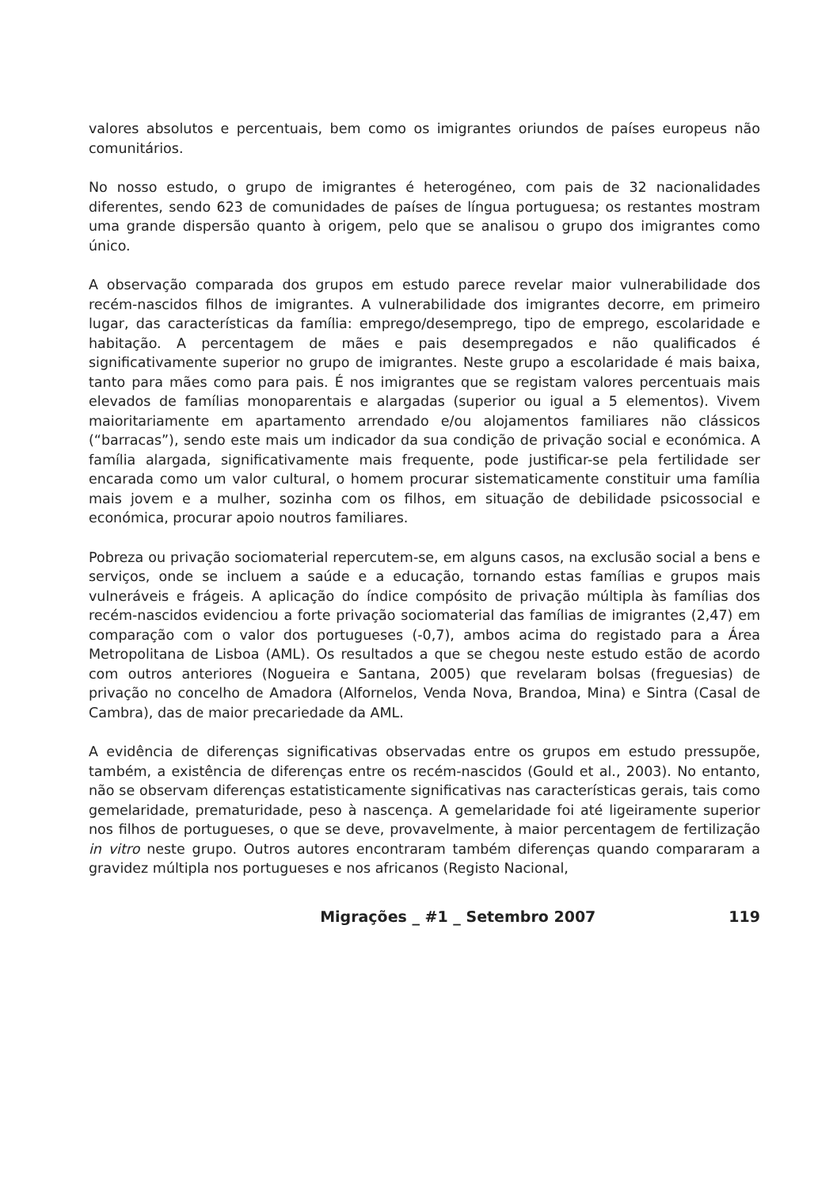valores absolutos e percentuais, bem como os imigrantes oriundos de países europeus não comunitários.
No nosso estudo, o grupo de imigrantes é heterogéneo, com pais de 32 nacionalidades diferentes, sendo 623 de comunidades de países de língua portuguesa; os restantes mostram uma grande dispersão quanto à origem, pelo que se analisou o grupo dos imigrantes como único.
A observação comparada dos grupos em estudo parece revelar maior vulnerabilidade dos recém-nascidos filhos de imigrantes. A vulnerabilidade dos imigrantes decorre, em primeiro lugar, das características da família: emprego/desemprego, tipo de emprego, escolaridade e habitação. A percentagem de mães e pais desempregados e não qualificados é significativamente superior no grupo de imigrantes. Neste grupo a escolaridade é mais baixa, tanto para mães como para pais. É nos imigrantes que se registam valores percentuais mais elevados de famílias monoparentais e alargadas (superior ou igual a 5 elementos). Vivem maioritariamente em apartamento arrendado e/ou alojamentos familiares não clássicos (“barracas”), sendo este mais um indicador da sua condição de privação social e económica. A família alargada, significativamente mais frequente, pode justificar-se pela fertilidade ser encarada como um valor cultural, o homem procurar sistematicamente constituir uma família mais jovem e a mulher, sozinha com os filhos, em situação de debilidade psicossocial e económica, procurar apoio noutros familiares.
Pobreza ou privação sociomaterial repercutem-se, em alguns casos, na exclusão social a bens e serviços, onde se incluem a saúde e a educação, tornando estas famílias e grupos mais vulneráveis e frágeis. A aplicação do índice compósito de privação múltipla às famílias dos recém-nascidos evidenciou a forte privação sociomaterial das famílias de imigrantes (2,47) em comparação com o valor dos portugueses (-0,7), ambos acima do registado para a Área Metropolitana de Lisboa (AML). Os resultados a que se chegou neste estudo estão de acordo com outros anteriores (Nogueira e Santana, 2005) que revelaram bolsas (freguesias) de privação no concelho de Amadora (Alfornelos, Venda Nova, Brandoa, Mina) e Sintra (Casal de Cambra), das de maior precariedade da AML.
A evidência de diferenças significativas observadas entre os grupos em estudo pressupõe, também, a existência de diferenças entre os recém-nascidos (Gould et al., 2003). No entanto, não se observam diferenças estatisticamente significativas nas características gerais, tais como gemelaridade, prematuridade, peso à nascença. A gemelaridade foi até ligeiramente superior nos filhos de portugueses, o que se deve, provavelmente, à maior percentagem de fertilização in vitro neste grupo. Outros autores encontraram também diferenças quando compararam a gravidez múltipla nos portugueses e nos africanos (Registo Nacional,
Migrações _ #1 _ Setembro 2007 119